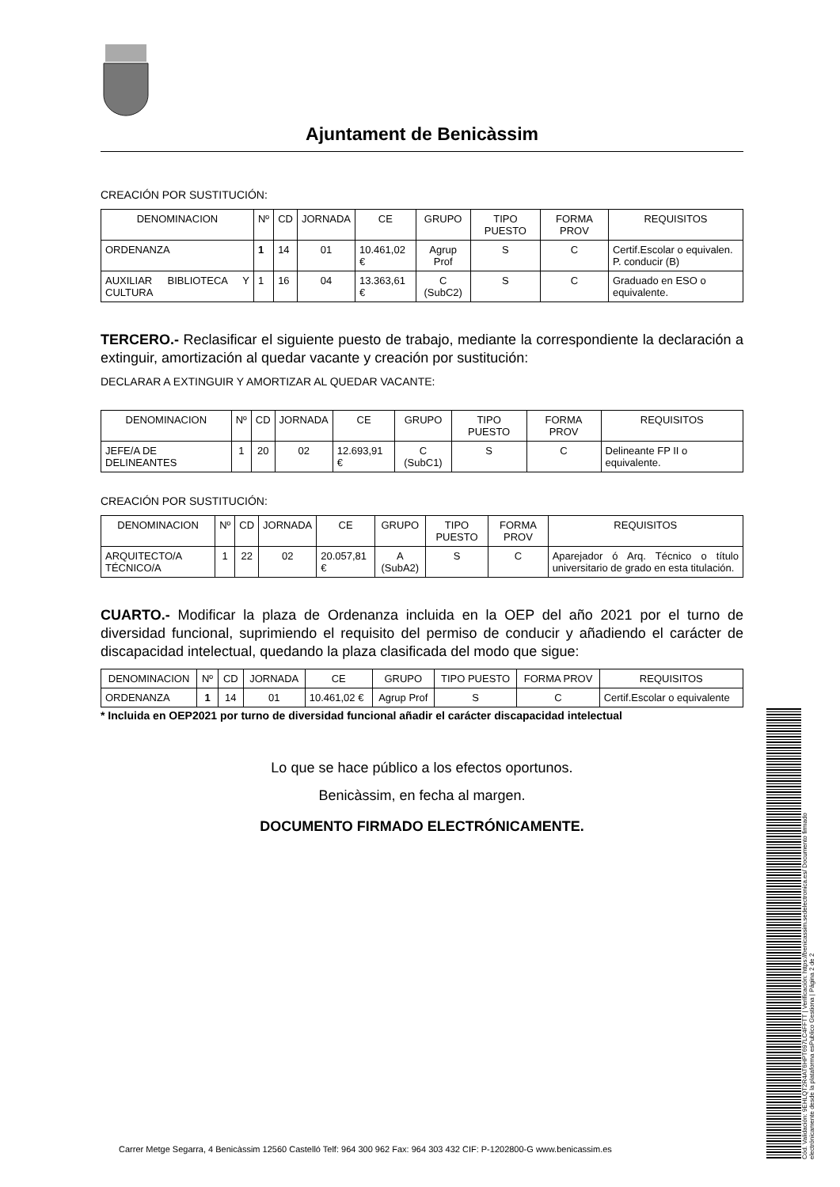Ajuntament de Benicàssim
CREACIÓN POR SUSTITUCIÓN:
| DENOMINACION | Nº | CD | JORNADA | CE | GRUPO | TIPO PUESTO | FORMA PROV | REQUISITOS |
| --- | --- | --- | --- | --- | --- | --- | --- | --- |
| ORDENANZA | 1 | 14 | 01 | 10.461,02 € | Agrup Prof | S | C | Certif.Escolar o equivalen. P. conducir (B) |
| AUXILIAR BIBLIOTECA Y CULTURA | 1 | 16 | 04 | 13.363,61 € | C (SubC2) | S | C | Graduado en ESO o equivalente. |
TERCERO.- Reclasificar el siguiente puesto de trabajo, mediante la correspondiente la declaración a extinguir, amortización al quedar vacante y creación por sustitución:
DECLARAR A EXTINGUIR Y AMORTIZAR AL QUEDAR VACANTE:
| DENOMINACION | Nº | CD | JORNADA | CE | GRUPO | TIPO PUESTO | FORMA PROV | REQUISITOS |
| --- | --- | --- | --- | --- | --- | --- | --- | --- |
| JEFE/A DE DELINEANTES | 1 | 20 | 02 | 12.693,91 € | C (SubC1) | S | C | Delineante FP II o equivalente. |
CREACIÓN POR SUSTITUCIÓN:
| DENOMINACION | Nº | CD | JORNADA | CE | GRUPO | TIPO PUESTO | FORMA PROV | REQUISITOS |
| --- | --- | --- | --- | --- | --- | --- | --- | --- |
| ARQUITECTO/A TÉCNICO/A | 1 | 22 | 02 | 20.057,81 € | A (SubA2) | S | C | Aparejador ó Arq. Técnico o título universitario de grado en esta titulación. |
CUARTO.- Modificar la plaza de Ordenanza incluida en la OEP del año 2021 por el turno de diversidad funcional, suprimiendo el requisito del permiso de conducir y añadiendo el carácter de discapacidad intelectual, quedando la plaza clasificada del modo que sigue:
| DENOMINACION | Nº | CD | JORNADA | CE | GRUPO | TIPO PUESTO | FORMA PROV | REQUISITOS |
| --- | --- | --- | --- | --- | --- | --- | --- | --- |
| ORDENANZA | 1 | 14 | 01 | 10.461,02 € | Agrup Prof | S | C | Certif.Escolar o equivalente |
* Incluida en OEP2021 por turno de diversidad funcional añadir el carácter discapacidad intelectual
Lo que se hace público a los efectos oportunos.
Benicàssim, en fecha al margen.
DOCUMENTO FIRMADO ELECTRÓNICAMENTE.
Cód. Validación: 9EHLQT2R4AT6HPT697LC4FFTT | Verificación: https://benicassim.sedelectronica.es/ Documento firmado electrónicamente desde la plataforma esPublico Gestiona | Página 2 de 2
Carrer Metge Segarra, 4 Benicàssim 12560 Castelló Telf: 964 300 962 Fax: 964 303 432 CIF: P-1202800-G www.benicassim.es